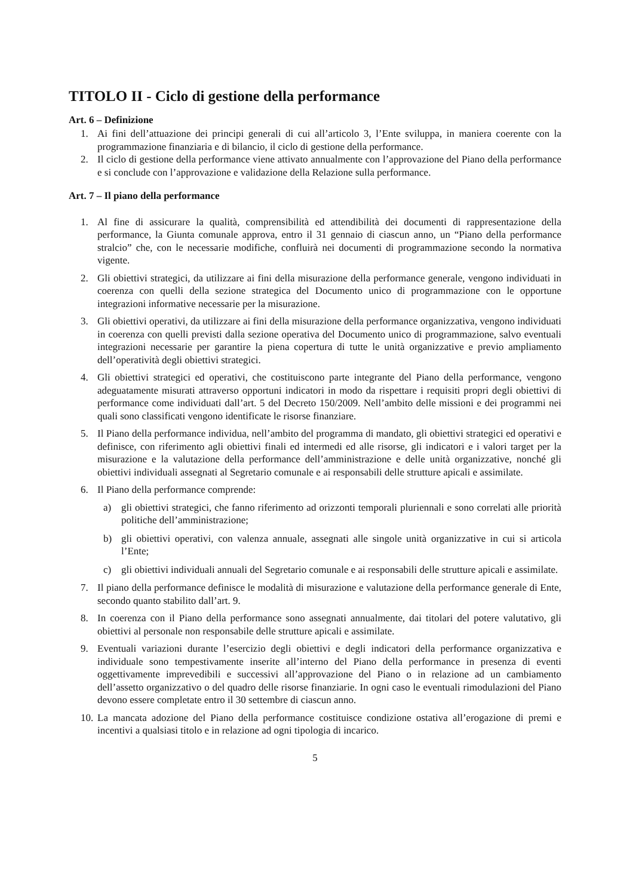TITOLO II - Ciclo di gestione della performance
Art. 6 – Definizione
1. Ai fini dell’attuazione dei principi generali di cui all’articolo 3, l’Ente sviluppa, in maniera coerente con la programmazione finanziaria e di bilancio, il ciclo di gestione della performance.
2. Il ciclo di gestione della performance viene attivato annualmente con l’approvazione del Piano della performance e si conclude con l’approvazione e validazione della Relazione sulla performance.
Art. 7 – Il piano della performance
1. Al fine di assicurare la qualità, comprensibilità ed attendibilità dei documenti di rappresentazione della performance, la Giunta comunale approva, entro il 31 gennaio di ciascun anno, un “Piano della performance stralcio” che, con le necessarie modifiche, confluirà nei documenti di programmazione secondo la normativa vigente.
2. Gli obiettivi strategici, da utilizzare ai fini della misurazione della performance generale, vengono individuati in coerenza con quelli della sezione strategica del Documento unico di programmazione con le opportune integrazioni informative necessarie per la misurazione.
3. Gli obiettivi operativi, da utilizzare ai fini della misurazione della performance organizzativa, vengono individuati in coerenza con quelli previsti dalla sezione operativa del Documento unico di programmazione, salvo eventuali integrazioni necessarie per garantire la piena copertura di tutte le unità organizzative e previo ampliamento dell’operatività degli obiettivi strategici.
4. Gli obiettivi strategici ed operativi, che costituiscono parte integrante del Piano della performance, vengono adeguatamente misurati attraverso opportuni indicatori in modo da rispettare i requisiti propri degli obiettivi di performance come individuati dall’art. 5 del Decreto 150/2009. Nell’ambito delle missioni e dei programmi nei quali sono classificati vengono identificate le risorse finanziare.
5. Il Piano della performance individua, nell’ambito del programma di mandato, gli obiettivi strategici ed operativi e definisce, con riferimento agli obiettivi finali ed intermedi ed alle risorse, gli indicatori e i valori target per la misurazione e la valutazione della performance dell’amministrazione e delle unità organizzative, nonché gli obiettivi individuali assegnati al Segretario comunale e ai responsabili delle strutture apicali e assimilate.
6. Il Piano della performance comprende:
a) gli obiettivi strategici, che fanno riferimento ad orizzonti temporali pluriennali e sono correlati alle priorità politiche dell’amministrazione;
b) gli obiettivi operativi, con valenza annuale, assegnati alle singole unità organizzative in cui si articola l’Ente;
c) gli obiettivi individuali annuali del Segretario comunale e ai responsabili delle strutture apicali e assimilate.
7. Il piano della performance definisce le modalità di misurazione e valutazione della performance generale di Ente, secondo quanto stabilito dall’art. 9.
8. In coerenza con il Piano della performance sono assegnati annualmente, dai titolari del potere valutativo, gli obiettivi al personale non responsabile delle strutture apicali e assimilate.
9. Eventuali variazioni durante l’esercizio degli obiettivi e degli indicatori della performance organizzativa e individuale sono tempestivamente inserite all’interno del Piano della performance in presenza di eventi oggettivamente imprevedibili e successivi all’approvazione del Piano o in relazione ad un cambiamento dell’assetto organizzativo o del quadro delle risorse finanziarie. In ogni caso le eventuali rimodulazioni del Piano devono essere completate entro il 30 settembre di ciascun anno.
10. La mancata adozione del Piano della performance costituisce condizione ostativa all’erogazione di premi e incentivi a qualsiasi titolo e in relazione ad ogni tipologia di incarico.
5